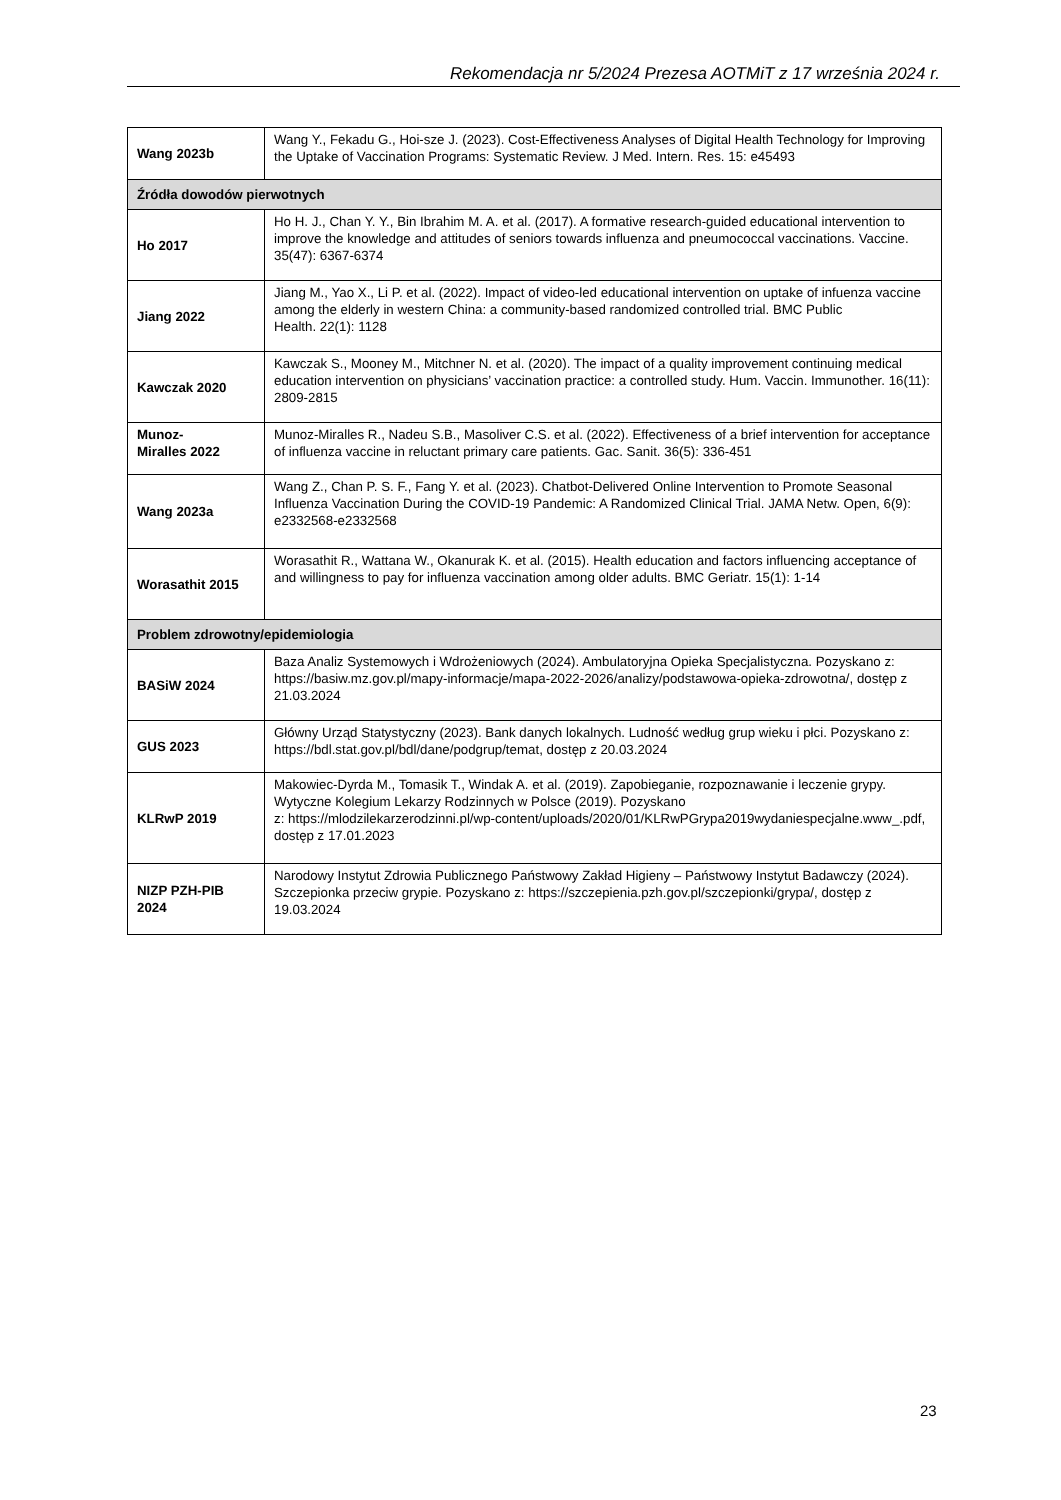Rekomendacja nr 5/2024 Prezesa AOTMiT z 17 września 2024 r.
| Wang 2023b | Wang Y., Fekadu G., Hoi-sze J. (2023). Cost-Effectiveness Analyses of Digital Health Technology for Improving the Uptake of Vaccination Programs: Systematic Review. J Med. Intern. Res. 15: e45493 |
| Źródła dowodów pierwotnych | |
| Ho 2017 | Ho H. J., Chan Y. Y., Bin Ibrahim M. A. et al. (2017). A formative research-guided educational intervention to improve the knowledge and attitudes of seniors towards influenza and pneumococcal vaccinations. Vaccine. 35(47): 6367-6374 |
| Jiang 2022 | Jiang M., Yao X., Li P. et al. (2022). Impact of video-led educational intervention on uptake of infuenza vaccine among the elderly in western China: a community-based randomized controlled trial. BMC Public Health. 22(1): 1128 |
| Kawczak 2020 | Kawczak S., Mooney M., Mitchner N. et al. (2020). The impact of a quality improvement continuing medical education intervention on physicians’ vaccination practice: a controlled study. Hum. Vaccin. Immunother. 16(11): 2809-2815 |
| Munoz- Miralles 2022 | Munoz-Miralles R., Nadeu S.B., Masoliver C.S. et al. (2022). Effectiveness of a brief intervention for acceptance of influenza vaccine in reluctant primary care patients. Gac. Sanit. 36(5): 336-451 |
| Wang 2023a | Wang Z., Chan P. S. F., Fang Y. et al. (2023). Chatbot-Delivered Online Intervention to Promote Seasonal Influenza Vaccination During the COVID-19 Pandemic: A Randomized Clinical Trial. JAMA Netw. Open, 6(9): e2332568-e2332568 |
| Worasathit 2015 | Worasathit R., Wattana W., Okanurak K. et al. (2015). Health education and factors influencing acceptance of and willingness to pay for influenza vaccination among older adults. BMC Geriatr. 15(1): 1-14 |
| Problem zdrowotny/epidemiologia | |
| BASiW 2024 | Baza Analiz Systemowych i Wdrożeniowych (2024). Ambulatoryjna Opieka Specjalistyczna. Pozyskano z: https://basiw.mz.gov.pl/mapy-informacje/mapa-2022-2026/analizy/podstawowa-opieka-zdrowotna/, dostęp z 21.03.2024 |
| GUS 2023 | Główny Urząd Statystyczny (2023). Bank danych lokalnych. Ludność według grup wieku i płci. Pozyskano z: https://bdl.stat.gov.pl/bdl/dane/podgrup/temat, dostęp z 20.03.2024 |
| KLRwP 2019 | Makowiec-Dyrda M., Tomasik T., Windak A. et al. (2019). Zapobieganie, rozpoznawanie i leczenie grypy. Wytyczne Kolegium Lekarzy Rodzinnych w Polsce (2019). Pozyskano z: https://mlodzilekarzerodzinni.pl/wp-content/uploads/2020/01/KLRwPGrypa2019wydaniespecjalne.www_.pdf, dostęp z 17.01.2023 |
| NIZP PZH-PIB 2024 | Narodowy Instytut Zdrowia Publicznego Państwowy Zakład Higieny – Państwowy Instytut Badawczy (2024). Szczepionka przeciw grypie. Pozyskano z: https://szczepienia.pzh.gov.pl/szczepionki/grypa/, dostęp z 19.03.2024 |
23